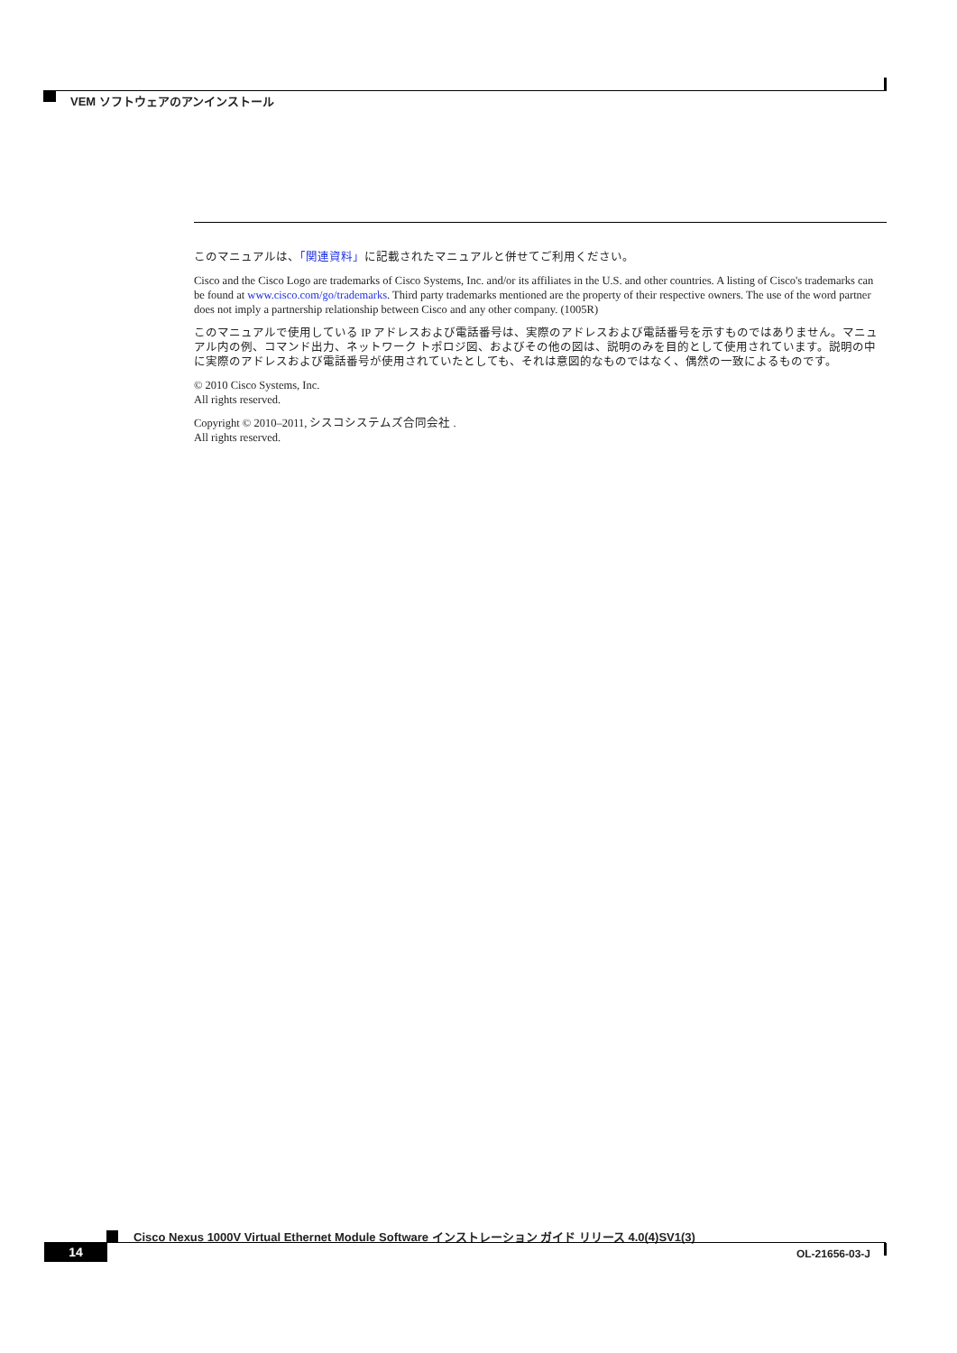VEM ソフトウェアのアンインストール
このマニュアルは、「関連資料」に記載されたマニュアルと併せてご利用ください。
Cisco and the Cisco Logo are trademarks of Cisco Systems, Inc. and/or its affiliates in the U.S. and other countries. A listing of Cisco's trademarks can be found at www.cisco.com/go/trademarks. Third party trademarks mentioned are the property of their respective owners. The use of the word partner does not imply a partnership relationship between Cisco and any other company. (1005R)
このマニュアルで使用している IP アドレスおよび電話番号は、実際のアドレスおよび電話番号を示すものではありません。マニュアル内の例、コマンド出力、ネットワーク トポロジ図、およびその他の図は、説明のみを目的として使用されています。説明の中に実際のアドレスおよび電話番号が使用されていたとしても、それは意図的なものではなく、偶然の一致によるものです。
© 2010 Cisco Systems, Inc.
All rights reserved.
Copyright © 2010–2011, シスコシステムズ合同会社 .
All rights reserved.
Cisco Nexus 1000V Virtual Ethernet Module Software インストレーション ガイド リリース 4.0(4)SV1(3)
14 OL-21656-03-J